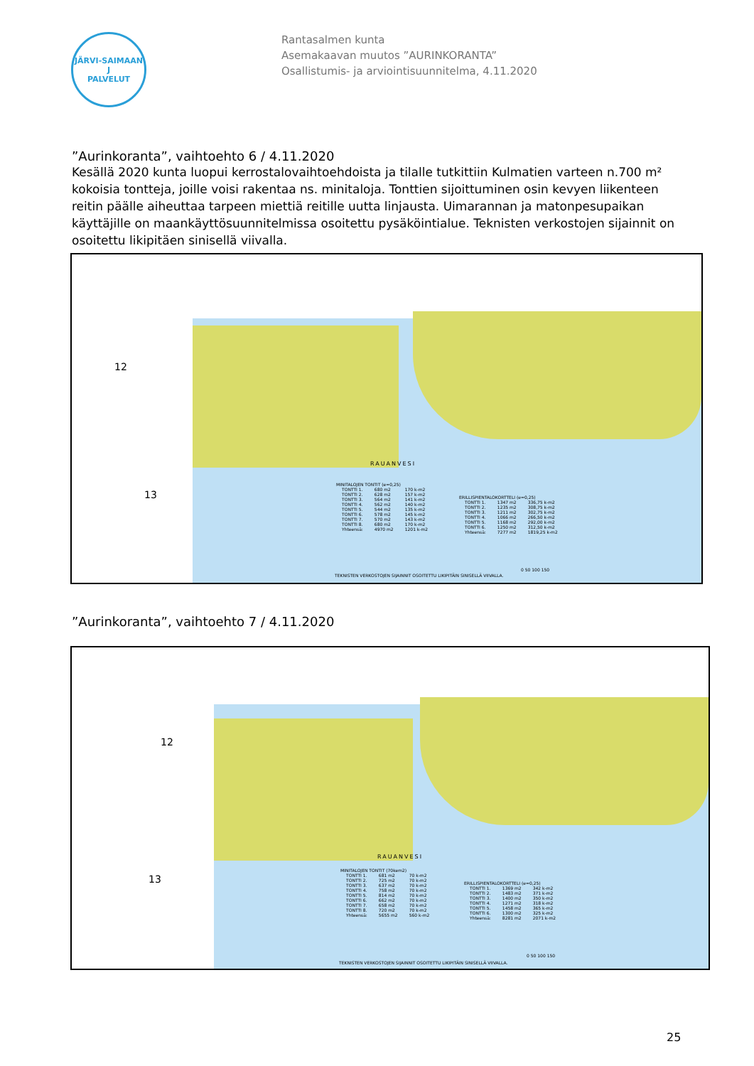JÄRVI-SAIMAAN
J
PALVELUT
Rantasalmen kunta
Asemakaavan muutos ”AURINKORANTA”
Osallistumis- ja arviointisuunnitelma, 4.11.2020
”Aurinkoranta”, vaihtoehto 6 / 4.11.2020
Kesällä 2020 kunta luopui kerrostalovaihtoehdoista ja tilalle tutkittiin Kulmatien varteen n.700 m² kokoisia tontteja, joille voisi rakentaa ns. minitaloja. Tonttien sijoittuminen osin kevyen liikenteen reitin päälle aiheuttaa tarpeen miettiä reitille uutta linjausta. Uimarannan ja matonpesupaikan käyttäjille on maankäyttösuunnitelmissa osoitettu pysäköintialue. Teknisten verkostojen sijainnit on osoitettu likipitäen sinisellä viivalla.
12
13
RAUANVESI
MINITALOJEN TONTIT (e=0,25)
| TONTTI 1. | 680 m2 | 170 k-m2 |
| TONTTI 2. | 628 m2 | 157 k-m2 |
| TONTTI 3. | 564 m2 | 141 k-m2 |
| TONTTI 4. | 562 m2 | 140 k-m2 |
| TONTTI 5. | 544 m2 | 135 k-m2 |
| TONTTI 6. | 578 m2 | 145 k-m2 |
| TONTTI 7. | 570 m2 | 143 k-m2 |
| TONTTI 8. | 680 m2 | 170 k-m2 |
| Yhteensä: | 4970 m2 | 1201 k-m2 |
ERILLISPIENTALOKORTTELI (e=0,25)
| TONTTI 1. | 1347 m2 | 336,75 k-m2 |
| TONTTI 2. | 1235 m2 | 308,75 k-m2 |
| TONTTI 3. | 1211 m2 | 302,75 k-m2 |
| TONTTI 4. | 1066 m2 | 266,50 k-m2 |
| TONTTI 5. | 1168 m2 | 292,00 k-m2 |
| TONTTI 6. | 1250 m2 | 312,50 k-m2 |
| Yhteensä: | 7277 m2 | 1819,25 k-m2 |
TEKNISTEN VERKOSTOJEN SIJAINNIT OSOITETTU LIKIPITÄIN SINISELLÄ VIIVALLA.
0 50 100 150
”Aurinkoranta”, vaihtoehto 7 / 4.11.2020
12
13
RAUANVESI
MINITALOJEN TONTIT (70kem2)
| TONTTI 1. | 681 m2 | 70 k-m2 |
| TONTTI 2. | 725 m2 | 70 k-m2 |
| TONTTI 3. | 637 m2 | 70 k-m2 |
| TONTTI 4. | 758 m2 | 70 k-m2 |
| TONTTI 5. | 814 m2 | 70 k-m2 |
| TONTTI 6. | 662 m2 | 70 k-m2 |
| TONTTI 7. | 658 m2 | 70 k-m2 |
| TONTTI 8. | 720 m2 | 70 k-m2 |
| Yhteensä: | 5655 m2 | 560 k-m2 |
ERILLISPIENTALOKORTTELI (e=0,25)
| TONTTI 1. | 1369 m2 | 342 k-m2 |
| TONTTI 2. | 1483 m2 | 371 k-m2 |
| TONTTI 3. | 1400 m2 | 350 k-m2 |
| TONTTI 4. | 1271 m2 | 318 k-m2 |
| TONTTI 5. | 1458 m2 | 365 k-m2 |
| TONTTI 6. | 1300 m2 | 325 k-m2 |
| Yhteensä: | 8281 m2 | 2071 k-m2 |
TEKNISTEN VERKOSTOJEN SIJAINNIT OSOITETTU LIKIPITÄIN SINISELLÄ VIIVALLA.
0 50 100 150
25